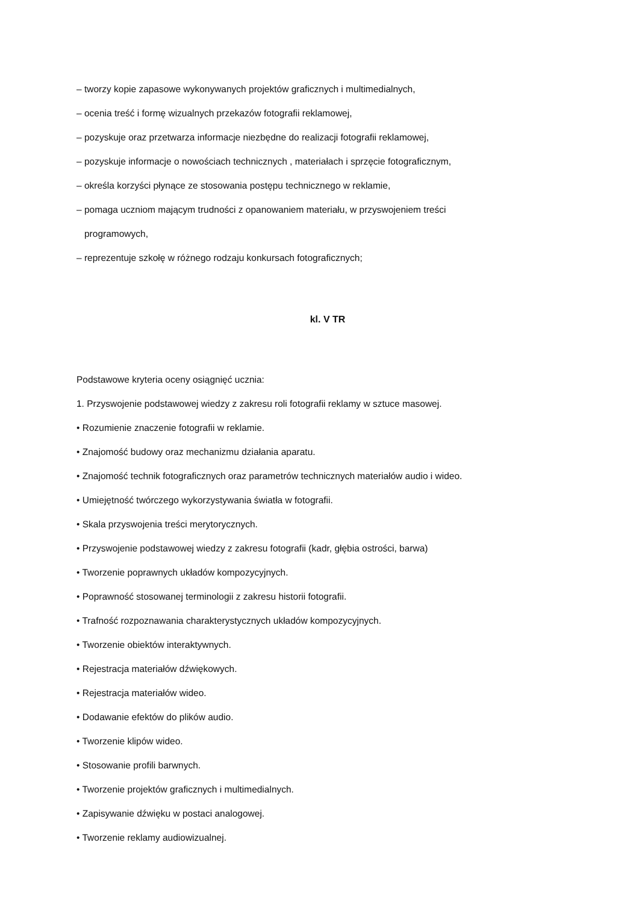– tworzy kopie zapasowe wykonywanych projektów graficznych i multimedialnych,
– ocenia treść i formę wizualnych przekazów fotografii reklamowej,
– pozyskuje oraz przetwarza informacje niezbędne do realizacji fotografii reklamowej,
– pozyskuje informacje o nowościach technicznych , materiałach i sprzęcie fotograficznym,
– określa korzyści płynące ze stosowania postępu technicznego w reklamie,
– pomaga uczniom mającym trudności z opanowaniem materiału, w przyswojeniem treści
programowych,
– reprezentuje szkołę w różnego rodzaju konkursach fotograficznych;
kl. V TR
Podstawowe kryteria oceny osiągnięć ucznia:
1. Przyswojenie podstawowej wiedzy z zakresu roli fotografii reklamy w sztuce masowej.
• Rozumienie znaczenie fotografii w reklamie.
• Znajomość budowy oraz mechanizmu działania aparatu.
• Znajomość technik fotograficznych oraz parametrów technicznych materiałów audio i wideo.
• Umiejętność twórczego wykorzystywania światła w fotografii.
• Skala przyswojenia treści merytorycznych.
• Przyswojenie podstawowej wiedzy z zakresu fotografii (kadr, głębia ostrości, barwa)
• Tworzenie poprawnych układów kompozycyjnych.
• Poprawność stosowanej terminologii z zakresu historii fotografii.
• Trafność rozpoznawania charakterystycznych układów kompozycyjnych.
• Tworzenie obiektów interaktywnych.
• Rejestracja materiałów dźwiękowych.
• Rejestracja materiałów wideo.
• Dodawanie efektów do plików audio.
• Tworzenie klipów wideo.
• Stosowanie profili barwnych.
• Tworzenie projektów graficznych i multimedialnych.
• Zapisywanie dźwięku w postaci analogowej.
• Tworzenie reklamy audiowizualnej.